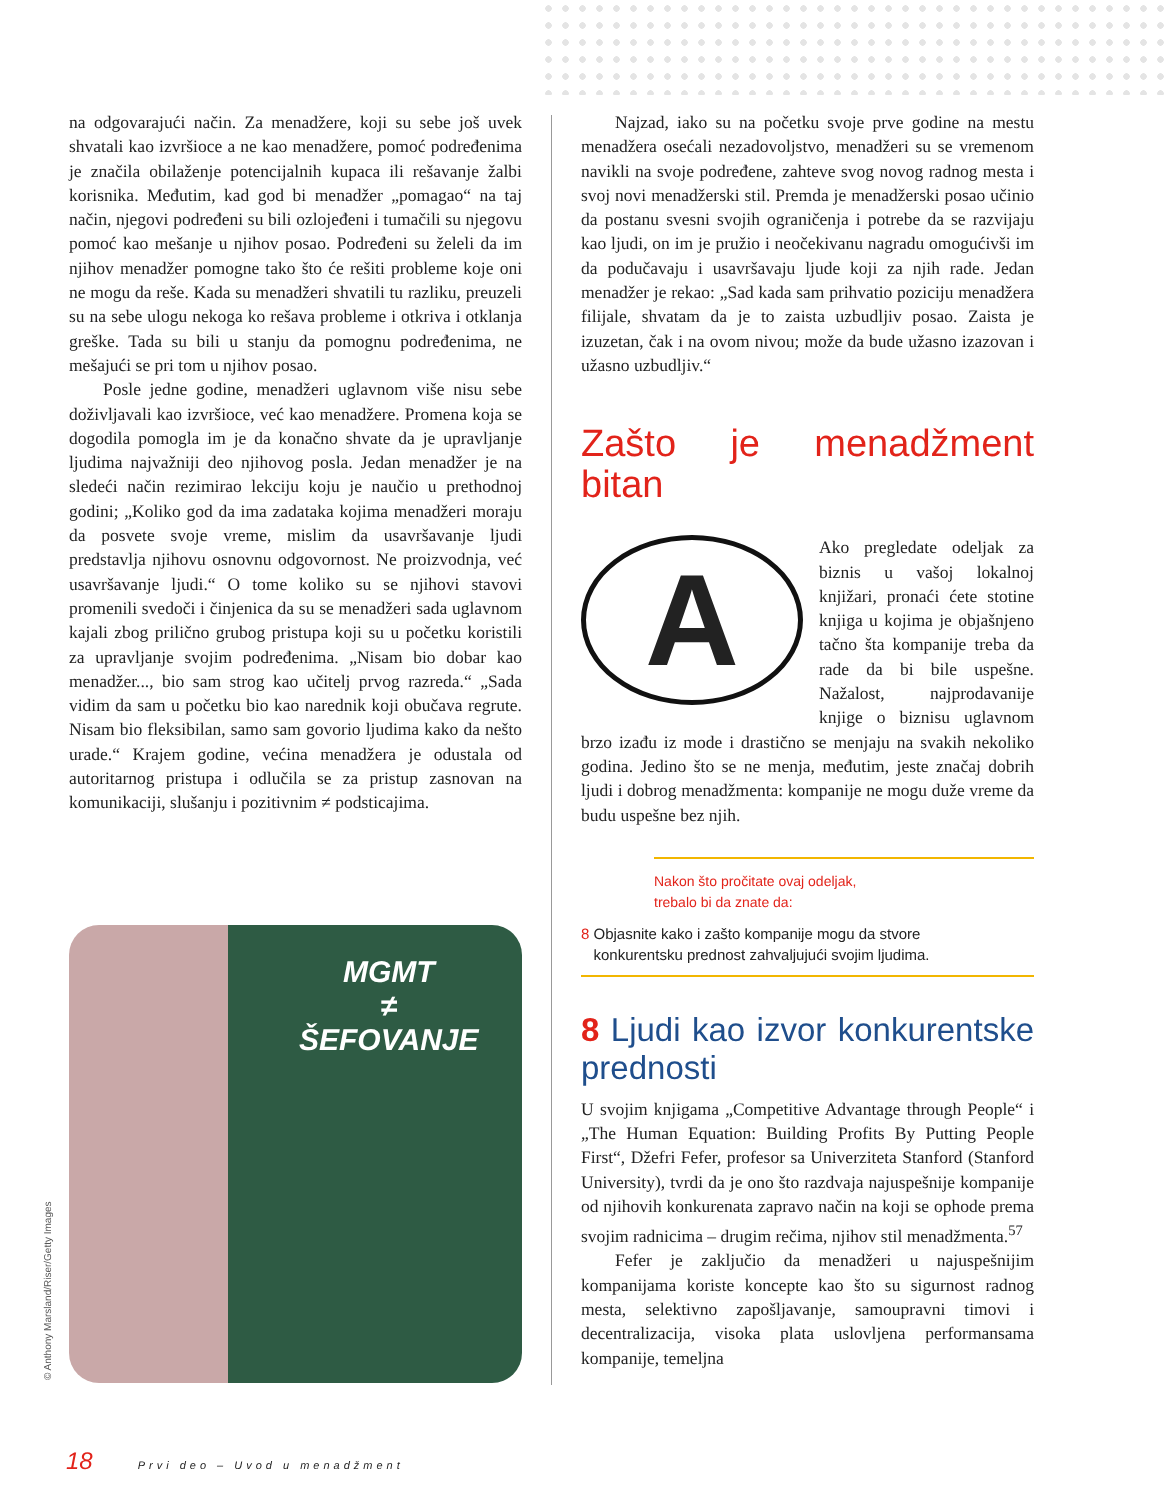na odgovarajući način. Za menadžere, koji su sebe još uvek shvatali kao izvršioce a ne kao menadžere, pomoć podređenima je značila obilaženje potencijalnih kupaca ili rešavanje žalbi korisnika. Međutim, kad god bi menadžer „pomagao“ na taj način, njegovi podređeni su bili ozlojeđeni i tumačili su njegovu pomoć kao mešanje u njihov posao. Podređeni su želeli da im njihov menadžer pomogne tako što će rešiti probleme koje oni ne mogu da reše. Kada su menadžeri shvatili tu razliku, preuzeli su na sebe ulogu nekoga ko rešava probleme i otkriva i otklanja greške. Tada su bili u stanju da pomognu podređenima, ne mešajući se pri tom u njihov posao.
Posle jedne godine, menadžeri uglavnom više nisu sebe doživljavali kao izvršioce, već kao menadžere. Promena koja se dogodila pomogla im je da konačno shvate da je upravljanje ljudima najvažniji deo njihovog posla. Jedan menadžer je na sledeći način rezimirao lekciju koju je naučio u prethodnoj godini; „Koliko god da ima zadataka kojima menadžeri moraju da posvete svoje vreme, mislim da usavršavanje ljudi predstavlja njihovu osnovnu odgovornost. Ne proizvodnja, već usavršavanje ljudi.“ O tome koliko su se njihovi stavovi promenili svedoči i činjenica da su se menadžeri sada uglavnom kajali zbog prilično grubog pristupa koji su u početku koristili za upravljanje svojim podređenima. „Nisam bio dobar kao menadžer..., bio sam strog kao učitelj prvog razreda.“ „Sada vidim da sam u početku bio kao narednik koji obučava regrute. Nisam bio fleksibilan, samo sam govorio ljudima kako da nešto urade.“ Krajem godine, većina menadžera je odustala od autoritarnog pristupa i odlučila se za pristup zasnovan na komunikaciji, slušanju i pozitivnim ≠ podsticajima.
MGMT
≠
ŠEFOVANJE
© Anthony Marsland/Riser/Getty Images
Najzad, iako su na početku svoje prve godine na mestu menadžera osećali nezadovoljstvo, menadžeri su se vremenom navikli na svoje podređene, zahteve svog novog radnog mesta i svoj novi menadžerski stil. Premda je menadžerski posao učinio da postanu svesni svojih ograničenja i potrebe da se razvijaju kao ljudi, on im je pružio i neočekivanu nagradu omogućivši im da podučavaju i usavršavaju ljude koji za njih rade. Jedan menadžer je rekao: „Sad kada sam prihvatio poziciju menadžera filijale, shvatam da je to zaista uzbudljiv posao. Zaista je izuzetan, čak i na ovom nivou; može da bude užasno izazovan i užasno uzbudljiv.“
Zašto je menadžment bitan
A
Ako pregledate odeljak za biznis u vašoj lokalnoj knjižari, pronaći ćete stotine knjiga u kojima je objašnjeno tačno šta kompanije treba da rade da bi bile uspešne. Nažalost, najprodavanije knjige o biznisu uglavnom brzo izađu iz mode i drastično se menjaju na svakih nekoliko godina. Jedino što se ne menja, međutim, jeste značaj dobrih ljudi i dobrog menadžmenta: kompanije ne mogu duže vreme da budu uspešne bez njih.
Nakon što pročitate ovaj odeljak,
trebalo bi da znate da:
8 Objasnite kako i zašto kompanije mogu da stvore
konkurentsku prednost zahvaljujući svojim ljudima.
8 Ljudi kao izvor konkurentske prednosti
U svojim knjigama „Competitive Advantage through People“ i „The Human Equation: Building Profits By Putting People First“, Džefri Fefer, profesor sa Univerziteta Stanford (Stanford University), tvrdi da je ono što razdvaja najuspešnije kompanije od njihovih konkurenata zapravo način na koji se ophode prema svojim radnicima – drugim rečima, njihov stil menadžmenta.<sup>57</sup>
Fefer je zaključio da menadžeri u najuspešnijim kompanijama koriste koncepte kao što su sigurnost radnog mesta, selektivno zapošljavanje, samoupravni timovi i decentralizacija, visoka plata uslovljena performansama kompanije, temeljna
18 Prvi deo – Uvod u menadžment